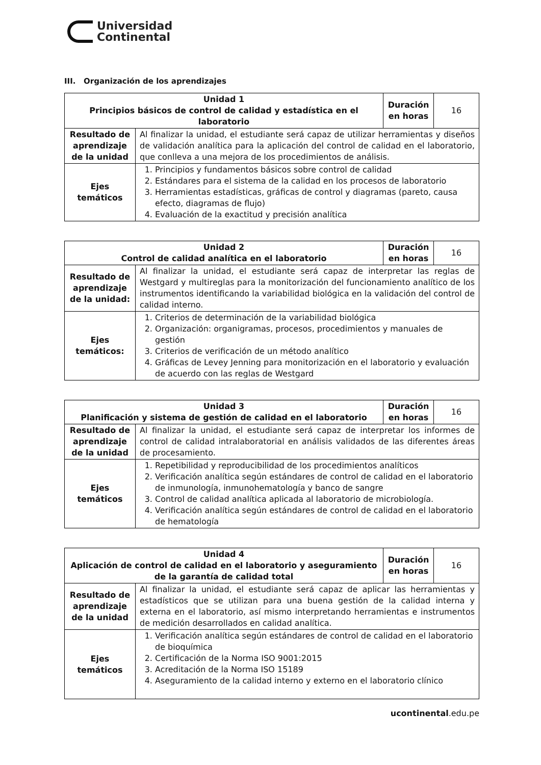Universidad
Continental
III. Organización de los aprendizajes
| Unidad 1 Principios básicos de control de calidad y estadística en el laboratorio | | Duración en horas | 16 |
| Resultado de aprendizaje de la unidad | Al finalizar la unidad, el estudiante será capaz de utilizar herramientas y diseños de validación analítica para la aplicación del control de calidad en el laboratorio, que conlleva a una mejora de los procedimientos de análisis. | | |
| Ejes temáticos | 1. Principios y fundamentos básicos sobre control de calidad 2. Estándares para el sistema de la calidad en los procesos de laboratorio 3. Herramientas estadísticas, gráficas de control y diagramas (pareto, causa efecto, diagramas de flujo) 4. Evaluación de la exactitud y precisión analítica | | |
| Unidad 2 Control de calidad analítica en el laboratorio | | Duración en horas | 16 |
| Resultado de aprendizaje de la unidad: | Al finalizar la unidad, el estudiante será capaz de interpretar las reglas de Westgard y multireglas para la monitorización del funcionamiento analítico de los instrumentos identificando la variabilidad biológica en la validación del control de calidad interno. | | |
| Ejes temáticos: | 1. Criterios de determinación de la variabilidad biológica 2. Organización: organigramas, procesos, procedimientos y manuales de gestión 3. Criterios de verificación de un método analítico 4. Gráficas de Levey Jenning para monitorización en el laboratorio y evaluación de acuerdo con las reglas de Westgard | | |
| Unidad 3 Planificación y sistema de gestión de calidad en el laboratorio | | Duración en horas | 16 |
| Resultado de aprendizaje de la unidad | Al finalizar la unidad, el estudiante será capaz de interpretar los informes de control de calidad intralaboratorial en análisis validados de las diferentes áreas de procesamiento. | | |
| Ejes temáticos | 1. Repetibilidad y reproducibilidad de los procedimientos analíticos 2. Verificación analítica según estándares de control de calidad en el laboratorio de inmunología, inmunohematología y banco de sangre 3. Control de calidad analítica aplicada al laboratorio de microbiología. 4. Verificación analítica según estándares de control de calidad en el laboratorio de hematología | | |
| Unidad 4 Aplicación de control de calidad en el laboratorio y aseguramiento de la garantía de calidad total | | Duración en horas | 16 |
| --- | --- | --- | --- |
| Resultado de aprendizaje de la unidad | Al finalizar la unidad, el estudiante será capaz de aplicar las herramientas y estadísticos que se utilizan para una buena gestión de la calidad interna y externa en el laboratorio, así mismo interpretando herramientas e instrumentos de medición desarrollados en calidad analítica. | | |
| Ejes temáticos | 1. Verificación analítica según estándares de control de calidad en el laboratorio de bioquímica 2. Certificación de la Norma ISO 9001:2015 3. Acreditación de la Norma ISO 15189 4. Aseguramiento de la calidad interno y externo en el laboratorio clínico | | |
ucontinental.edu.pe